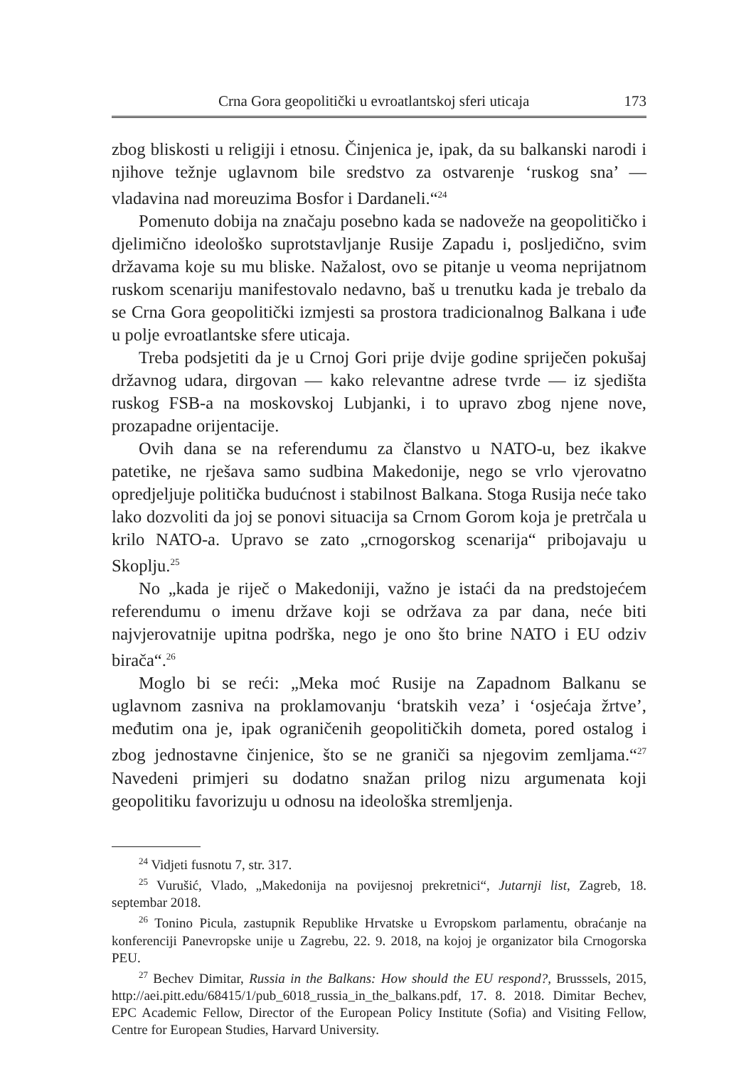Crna Gora geopolitički u evroatlantskoj sferi uticaja 173
zbog bliskosti u religiji i etnosu. Činjenica je, ipak, da su balkanski narodi i njihove težnje uglavnom bile sredstvo za ostvarenje ‘ruskog sna’ — vladavina nad moreuzima Bosfor i Dardaneli.“<sup>24</sup>
Pomenuto dobija na značaju posebno kada se nadoveže na geopolitičko i djelimično ideološko suprotstavljanje Rusije Zapadu i, posljedično, svim državama koje su mu bliske. Nažalost, ovo se pitanje u veoma neprijatnom ruskom scenariju manifestovalo nedavno, baš u trenutku kada je trebalo da se Crna Gora geopolitički izmjesti sa prostora tradicionalnog Balkana i uđe u polje evroatlantske sfere uticaja.
Treba podsjetiti da je u Crnoj Gori prije dvije godine spriječen pokušaj državnog udara, dirgovan — kako relevantne adrese tvrde — iz sjedišta ruskog FSB-a na moskovskoj Lubjanki, i to upravo zbog njene nove, prozapadne orijentacije.
Ovih dana se na referendumu za članstvo u NATO-u, bez ikakve patetike, ne rješava samo sudbina Makedonije, nego se vrlo vjerovatno opredjeljuje politička budućnost i stabilnost Balkana. Stoga Rusija neće tako lako dozvoliti da joj se ponovi situacija sa Crnom Gorom koja je pretrčala u krilo NATO-a. Upravo se zato „crnogorskog scenarija“ pribojavaju u Skoplju.<sup>25</sup>
No „kada je riječ o Makedoniji, važno je istaći da na predstojećem referendumu o imenu države koji se održava za par dana, neće biti najvjerovatnije upitna podrška, nego je ono što brine NATO i EU odziv birača“.<sup>26</sup>
Moglo bi se reći: „Meka moć Rusije na Zapadnom Balkanu se uglavnom zasniva na proklamovanju ‘bratskih veza’ i ‘osjećaja žrtve’, međutim ona je, ipak ograničenih geopolitičkih dometa, pored ostalog i zbog jednostavne činjenice, što se ne graniči sa njegovim zemljama.“<sup>27</sup> Navedeni primjeri su dodatno snažan prilog nizu argumenata koji geopolitiku favorizuju u odnosu na ideološka stremljenja.
<sup>24</sup> Vidjeti fusnotu 7, str. 317.
<sup>25</sup> Vurušić, Vlado, „Makedonija na povijesnoj prekretnici“, Jutarnji list, Zagreb, 18. septembar 2018.
<sup>26</sup> Tonino Picula, zastupnik Republike Hrvatske u Evropskom parlamentu, obraćanje na konferenciji Panevropske unije u Zagrebu, 22. 9. 2018, na kojoj je organizator bila Crnogorska PEU.
<sup>27</sup> Bechev Dimitar, Russia in the Balkans: How should the EU respond?, Brusssels, 2015, http://aei.pitt.edu/68415/1/pub_6018_russia_in_the_balkans.pdf, 17. 8. 2018. Dimitar Bechev, EPC Academic Fellow, Director of the European Policy Institute (Sofia) and Visiting Fellow, Centre for European Studies, Harvard University.